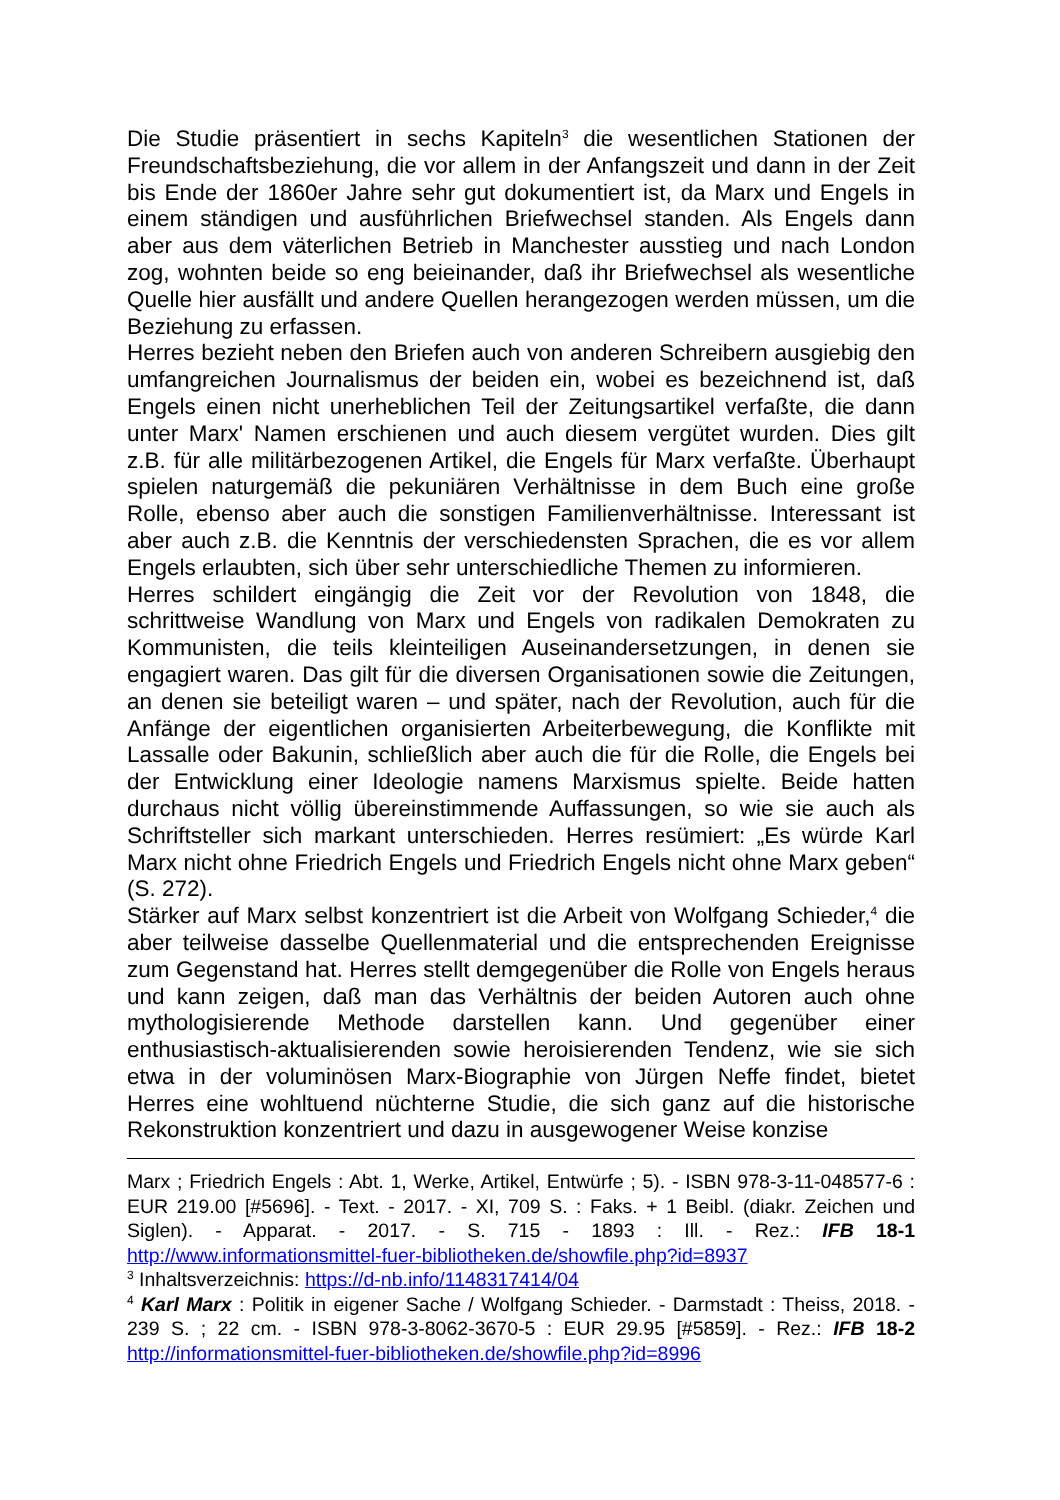Die Studie präsentiert in sechs Kapiteln<sup>3</sup> die wesentlichen Stationen der Freundschaftsbeziehung, die vor allem in der Anfangszeit und dann in der Zeit bis Ende der 1860er Jahre sehr gut dokumentiert ist, da Marx und Engels in einem ständigen und ausführlichen Briefwechsel standen. Als Engels dann aber aus dem väterlichen Betrieb in Manchester ausstieg und nach London zog, wohnten beide so eng beieinander, daß ihr Briefwechsel als wesentliche Quelle hier ausfällt und andere Quellen herangezogen werden müssen, um die Beziehung zu erfassen.
Herres bezieht neben den Briefen auch von anderen Schreibern ausgiebig den umfangreichen Journalismus der beiden ein, wobei es bezeichnend ist, daß Engels einen nicht unerheblichen Teil der Zeitungsartikel verfaßte, die dann unter Marx' Namen erschienen und auch diesem vergütet wurden. Dies gilt z.B. für alle militärbezogenen Artikel, die Engels für Marx verfaßte. Überhaupt spielen naturgemäß die pekuniären Verhältnisse in dem Buch eine große Rolle, ebenso aber auch die sonstigen Familienverhältnisse. Interessant ist aber auch z.B. die Kenntnis der verschiedensten Sprachen, die es vor allem Engels erlaubten, sich über sehr unterschiedliche Themen zu informieren.
Herres schildert eingängig die Zeit vor der Revolution von 1848, die schrittweise Wandlung von Marx und Engels von radikalen Demokraten zu Kommunisten, die teils kleinteiligen Auseinandersetzungen, in denen sie engagiert waren. Das gilt für die diversen Organisationen sowie die Zeitungen, an denen sie beteiligt waren – und später, nach der Revolution, auch für die Anfänge der eigentlichen organisierten Arbeiterbewegung, die Konflikte mit Lassalle oder Bakunin, schließlich aber auch die für die Rolle, die Engels bei der Entwicklung einer Ideologie namens Marxismus spielte. Beide hatten durchaus nicht völlig übereinstimmende Auffassungen, so wie sie auch als Schriftsteller sich markant unterschieden. Herres resümiert: „Es würde Karl Marx nicht ohne Friedrich Engels und Friedrich Engels nicht ohne Marx geben“ (S. 272).
Stärker auf Marx selbst konzentriert ist die Arbeit von Wolfgang Schieder,<sup>4</sup> die aber teilweise dasselbe Quellenmaterial und die entsprechenden Ereignisse zum Gegenstand hat. Herres stellt demgegenüber die Rolle von Engels heraus und kann zeigen, daß man das Verhältnis der beiden Autoren auch ohne mythologisierende Methode darstellen kann. Und gegenüber einer enthusiastisch-aktualisierenden sowie heroisierenden Tendenz, wie sie sich etwa in der voluminösen Marx-Biographie von Jürgen Neffe findet, bietet Herres eine wohltuend nüchterne Studie, die sich ganz auf die historische Rekonstruktion konzentriert und dazu in ausgewogener Weise konzise
Marx ; Friedrich Engels : Abt. 1, Werke, Artikel, Entwürfe ; 5). - ISBN 978-3-11-048577-6 : EUR 219.00 [#5696]. - Text. - 2017. - XI, 709 S. : Faks. + 1 Beibl. (diakr. Zeichen und Siglen). - Apparat. - 2017. - S. 715 - 1893 : Ill. - Rez.: IFB 18-1 http://www.informationsmittel-fuer-bibliotheken.de/showfile.php?id=8937
<sup>3</sup> Inhaltsverzeichnis: https://d-nb.info/1148317414/04
<sup>4</sup> Karl Marx : Politik in eigener Sache / Wolfgang Schieder. - Darmstadt : Theiss, 2018. - 239 S. ; 22 cm. - ISBN 978-3-8062-3670-5 : EUR 29.95 [#5859]. - Rez.: IFB 18-2 http://informationsmittel-fuer-bibliotheken.de/showfile.php?id=8996